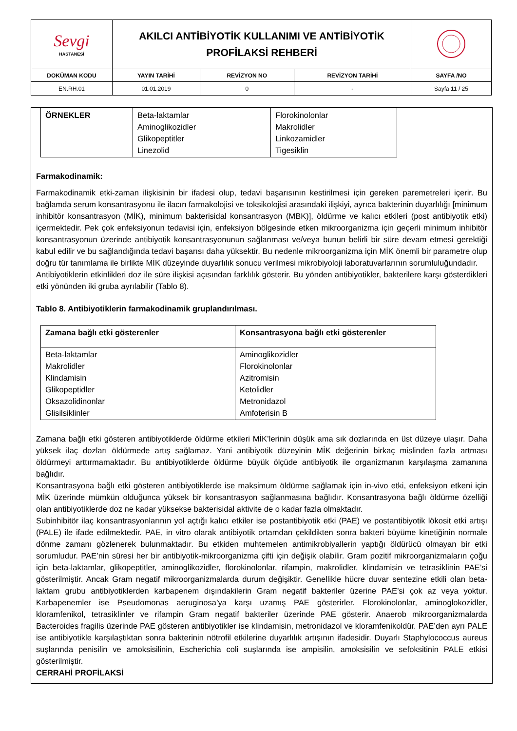| Sevgi HASTANESİ | AKILCI ANTİBİYOTİK KULLANIMI VE ANTİBİYOTİK PROFİLAKSİ REHBERİ | | | |
| DOKÜMAN KODU | YAYIN TARİHİ | REVİZYON NO | REVİZYON TARİHİ | SAYFA /NO |
| EN.RH.01 | 01.01.2019 | 0 | - | Sayfa 11 / 25 |
| ÖRNEKLER | Beta-laktamlar Aminoglikozidler Glikopeptitler Linezolid | Florokinolonlar Makrolidler Linkozamidler Tigesiklin |
Farmakodinamik:
Farmakodinamik etki-zaman ilişkisinin bir ifadesi olup, tedavi başarısının kestirilmesi için gereken paremetreleri içerir. Bu bağlamda serum konsantrasyonu ile ilacın farmakolojisi ve toksikolojisi arasındaki ilişkiyi, ayrıca bakterinin duyarlılığı [minimum inhibitör konsantrasyon (MİK), minimum bakterisidal konsantrasyon (MBK)], öldürme ve kalıcı etkileri (post antibiyotik etki) içermektedir. Pek çok enfeksiyonun tedavisi için, enfeksiyon bölgesinde etken mikroorganizma için geçerli minimum inhibitör konsantrasyonun üzerinde antibiyotik konsantrasyonunun sağlanması ve/veya bunun belirli bir süre devam etmesi gerektiği kabul edilir ve bu sağlandığında tedavi başarısı daha yüksektir. Bu nedenle mikroorganizma için MİK önemli bir parametre olup doğru tür tanımlama ile birlikte MİK düzeyinde duyarlılık sonucu verilmesi mikrobiyoloji laboratuvarlarının sorumluluğundadır.
Antibiyotiklerin etkinlikleri doz ile süre ilişkisi açısından farklılık gösterir. Bu yönden antibiyotikler, bakterilere karşı gösterdikleri etki yönünden iki gruba ayrılabilir (Tablo 8).
Tablo 8. Antibiyotiklerin farmakodinamik gruplandırılması.
| Zamana bağlı etki gösterenler | Konsantrasyona bağlı etki gösterenler |
| Beta-laktamlar Makrolidler Klindamisin Glikopeptidler Oksazolidinonlar Glisilsiklinler | Aminoglikozidler Florokinolonlar Azitromisin Ketolidler Metronidazol Amfoterisin B |
Zamana bağlı etki gösteren antibiyotiklerde öldürme etkileri MİK’lerinin düşük ama sık dozlarında en üst düzeye ulaşır. Daha yüksek ilaç dozları öldürmede artış sağlamaz. Yani antibiyotik düzeyinin MİK değerinin birkaç mislinden fazla artması öldürmeyi arttırmamaktadır. Bu antibiyotiklerde öldürme büyük ölçüde antibiyotik ile organizmanın karşılaşma zamanına bağlıdır.
Konsantrasyona bağlı etki gösteren antibiyotiklerde ise maksimum öldürme sağlamak için in-vivo etki, enfeksiyon etkeni için MİK üzerinde mümkün olduğunca yüksek bir konsantrasyon sağlanmasına bağlıdır. Konsantrasyona bağlı öldürme özelliği olan antibiyotiklerde doz ne kadar yüksekse bakterisidal aktivite de o kadar fazla olmaktadır.
Subinhibitör ilaç konsantrasyonlarının yol açtığı kalıcı etkiler ise postantibiyotik etki (PAE) ve postantibiyotik lökosit etki artışı (PALE) ile ifade edilmektedir. PAE, in vitro olarak antibiyotik ortamdan çekildikten sonra bakteri büyüme kinetiğinin normale dönme zamanı gözlenerek bulunmaktadır. Bu etkiden muhtemelen antimikrobiyallerin yaptığı öldürücü olmayan bir etki sorumludur. PAE’nin süresi her bir antibiyotik-mikroorganizma çifti için değişik olabilir. Gram pozitif mikroorganizmaların çoğu için beta-laktamlar, glikopeptitler, aminoglikozidler, florokinolonlar, rifampin, makrolidler, klindamisin ve tetrasiklinin PAE’si gösterilmiştir. Ancak Gram negatif mikroorganizmalarda durum değişiktir. Genellikle hücre duvar sentezine etkili olan beta-laktam grubu antibiyotiklerden karbapenem dışındakilerin Gram negatif bakteriler üzerine PAE’si çok az veya yoktur. Karbapenemler ise Pseudomonas aeruginosa’ya karşı uzamış PAE gösterirler. Florokinolonlar, aminoglokozidler, kloramfenikol, tetrasiklinler ve rifampin Gram negatif bakteriler üzerinde PAE gösterir. Anaerob mikroorganizmalarda Bacteroides fragilis üzerinde PAE gösteren antibiyotikler ise klindamisin, metronidazol ve kloramfenikoldür. PAE’den ayrı PALE ise antibiyotikle karşılaştıktan sonra bakterinin nötrofil etkilerine duyarlılık artışının ifadesidir. Duyarlı Staphylococcus aureus suşlarında penisilin ve amoksisilinin, Escherichia coli suşlarında ise ampisilin, amoksisilin ve sefoksitinin PALE etkisi gösterilmiştir.
CERRAHİ PROFİLAKSİ